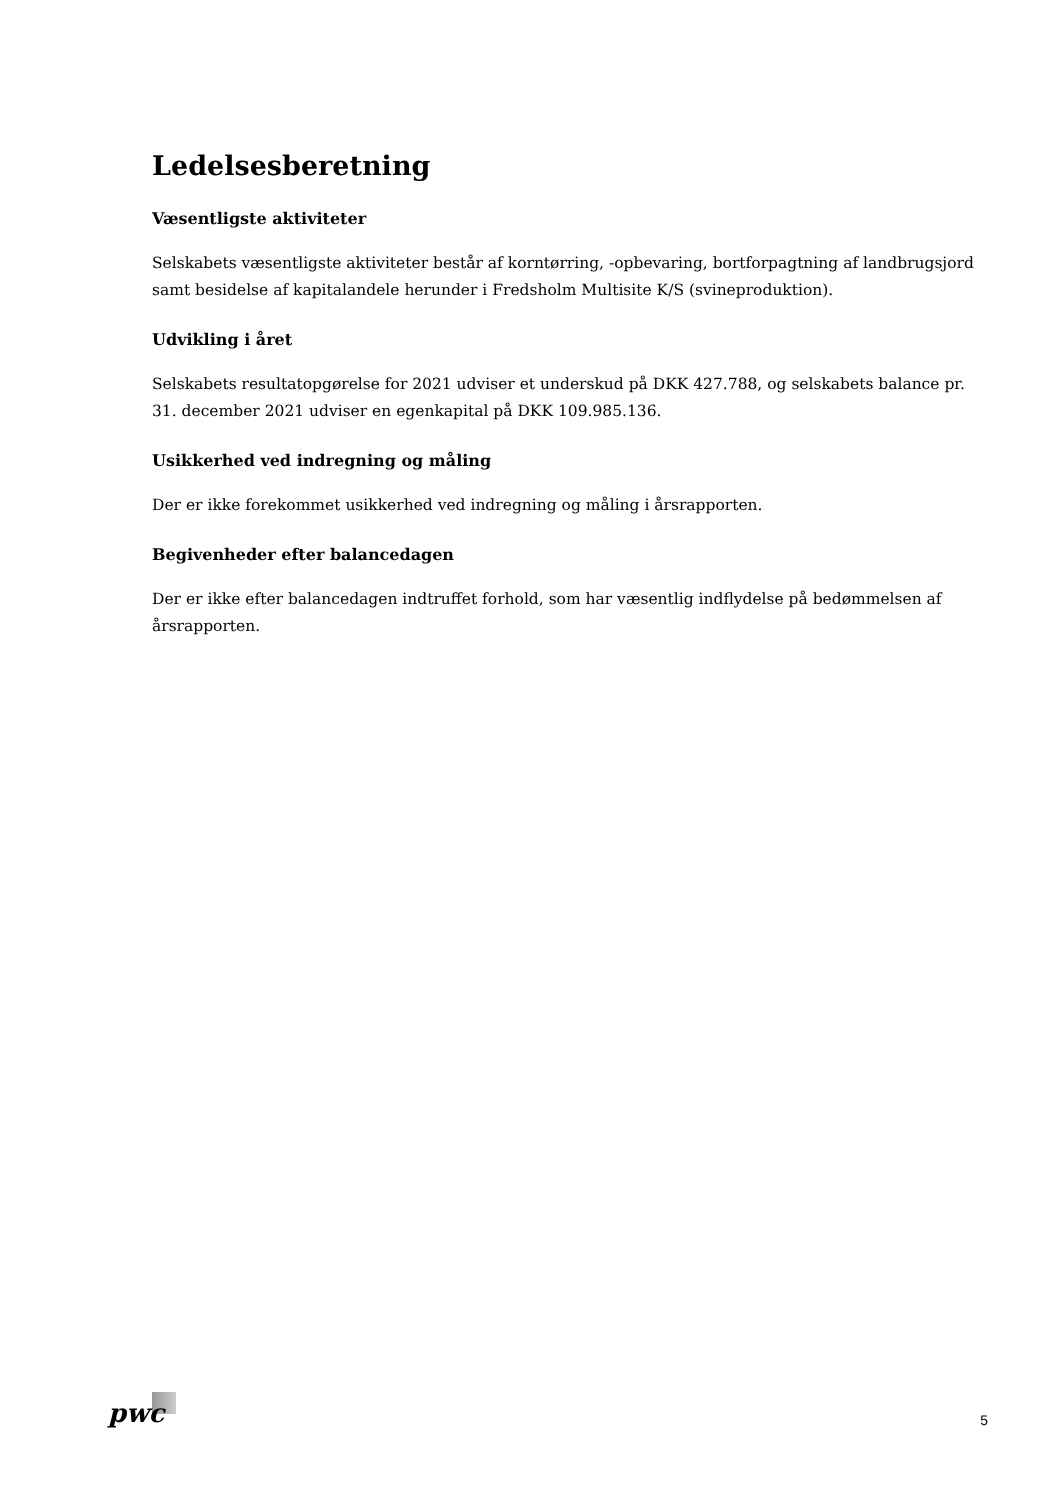Ledelsesberetning
Væsentligste aktiviteter
Selskabets væsentligste aktiviteter består af korntørring, -opbevaring, bortforpagtning af landbrugsjord samt besidelse af kapitalandele herunder i Fredsholm Multisite K/S (svineproduktion).
Udvikling i året
Selskabets resultatopgørelse for 2021 udviser et underskud på DKK 427.788, og selskabets balance pr. 31. december 2021 udviser en egenkapital på DKK 109.985.136.
Usikkerhed ved indregning og måling
Der er ikke forekommet usikkerhed ved indregning og måling i årsrapporten.
Begivenheder efter balancedagen
Der er ikke efter balancedagen indtruffet forhold, som har væsentlig indflydelse på bedømmelsen af årsrapporten.
pwc 5